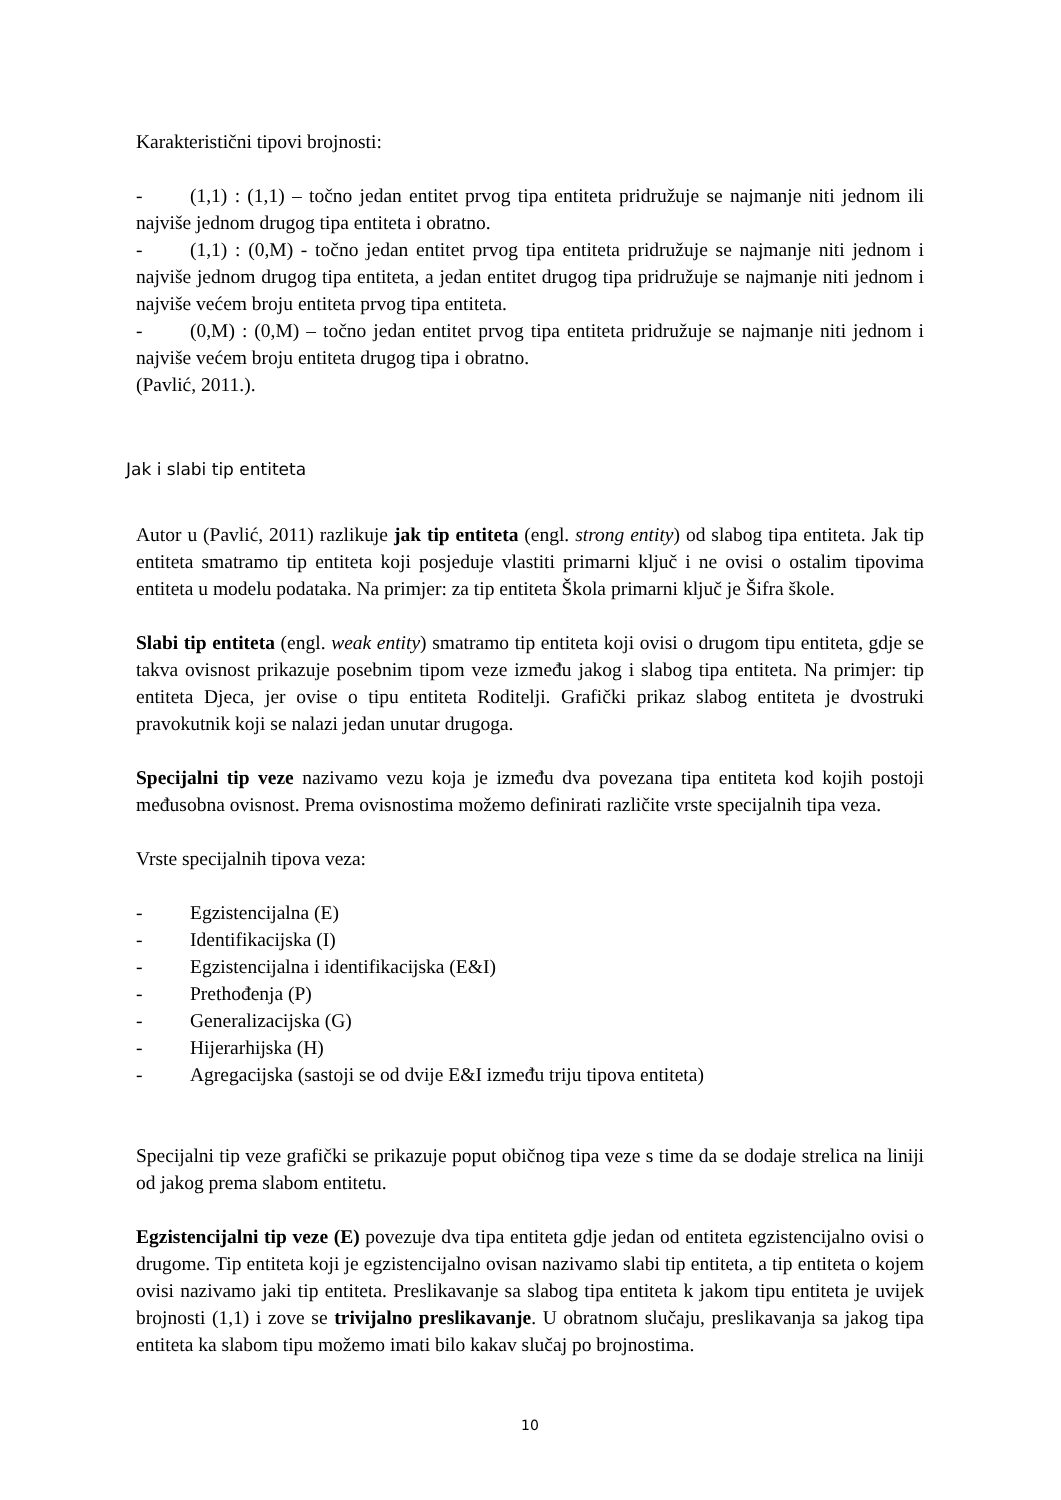Karakteristični tipovi brojnosti:
- (1,1) : (1,1) – točno jedan entitet prvog tipa entiteta pridružuje se najmanje niti jednom ili najviše jednom drugog tipa entiteta i obratno.
- (1,1) : (0,M) - točno jedan entitet prvog tipa entiteta pridružuje se najmanje niti jednom i najviše jednom drugog tipa entiteta, a jedan entitet drugog tipa pridružuje se najmanje niti jednom i najviše većem broju entiteta prvog tipa entiteta.
- (0,M) : (0,M) – točno jedan entitet prvog tipa entiteta pridružuje se najmanje niti jednom i najviše većem broju entiteta drugog tipa i obratno.
(Pavlić, 2011.).
Jak i slabi tip entiteta
Autor u (Pavlić, 2011) razlikuje jak tip entiteta (engl. strong entity) od slabog tipa entiteta. Jak tip entiteta smatramo tip entiteta koji posjeduje vlastiti primarni ključ i ne ovisi o ostalim tipovima entiteta u modelu podataka. Na primjer: za tip entiteta Škola primarni ključ je Šifra škole.
Slabi tip entiteta (engl. weak entity) smatramo tip entiteta koji ovisi o drugom tipu entiteta, gdje se takva ovisnost prikazuje posebnim tipom veze između jakog i slabog tipa entiteta. Na primjer: tip entiteta Djeca, jer ovise o tipu entiteta Roditelji. Grafički prikaz slabog entiteta je dvostruki pravokutnik koji se nalazi jedan unutar drugoga.
Specijalni tip veze nazivamo vezu koja je između dva povezana tipa entiteta kod kojih postoji međusobna ovisnost. Prema ovisnostima možemo definirati različite vrste specijalnih tipa veza.
Vrste specijalnih tipova veza:
- Egzistencijalna (E)
- Identifikacijska (I)
- Egzistencijalna i identifikacijska (E&I)
- Prethođenja (P)
- Generalizacijska (G)
- Hijerarhijska (H)
- Agregacijska (sastoji se od dvije E&I između triju tipova entiteta)
Specijalni tip veze grafički se prikazuje poput običnog tipa veze s time da se dodaje strelica na liniji od jakog prema slabom entitetu.
Egzistencijalni tip veze (E) povezuje dva tipa entiteta gdje jedan od entiteta egzistencijalno ovisi o drugome. Tip entiteta koji je egzistencijalno ovisan nazivamo slabi tip entiteta, a tip entiteta o kojem ovisi nazivamo jaki tip entiteta. Preslikavanje sa slabog tipa entiteta k jakom tipu entiteta je uvijek brojnosti (1,1) i zove se trivijalno preslikavanje. U obratnom slučaju, preslikavanja sa jakog tipa entiteta ka slabom tipu možemo imati bilo kakav slučaj po brojnostima.
10